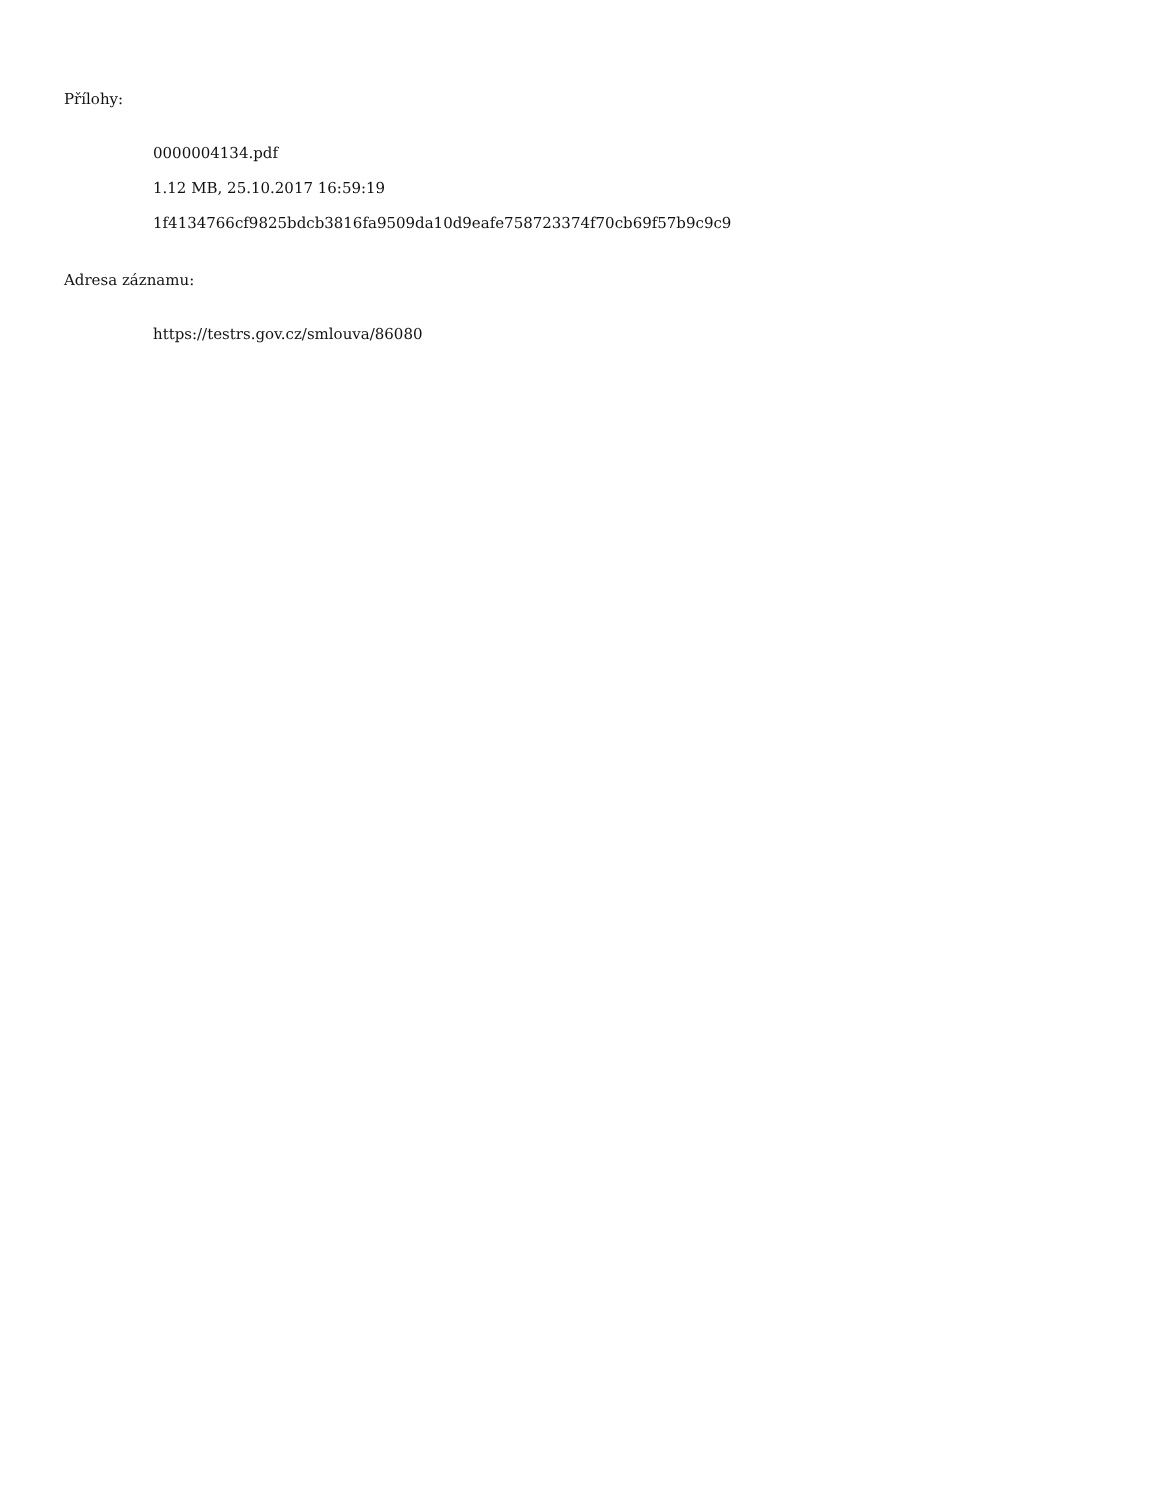Přílohy:
0000004134.pdf
1.12 MB, 25.10.2017 16:59:19
1f4134766cf9825bdcb3816fa9509da10d9eafe758723374f70cb69f57b9c9c9
Adresa záznamu:
https://testrs.gov.cz/smlouva/86080